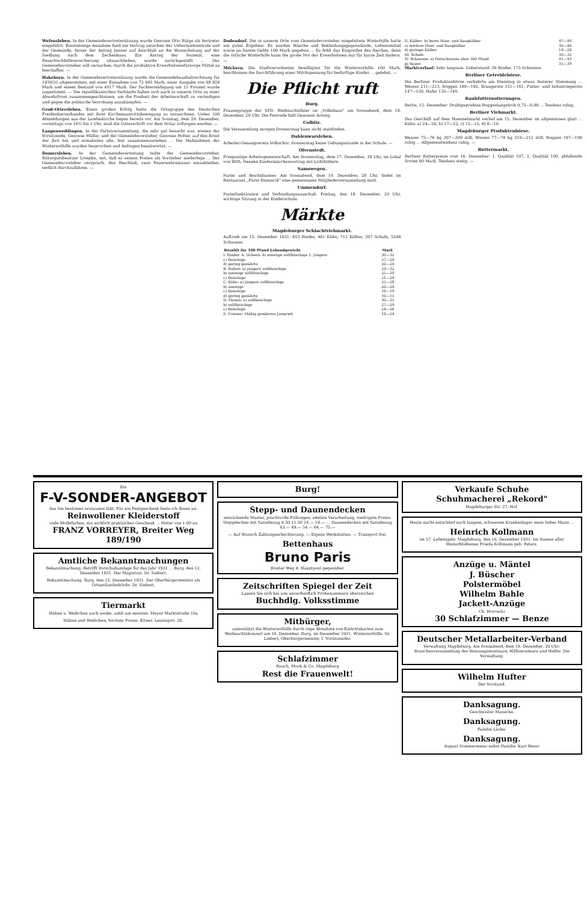Wefensleben. In der Gemeindevertretersitzung wurde Genosse Otto Bätge als Vertreter eingeführt. Einstimmige Annahme fand ein Vertrag zwischen der Ueberlandzentrale und der Gemeinde, ferner der Antrag Jenner auf Anschluß an die Wasserleitung auf der Siedlung nach dem Zechenhaus. Ein Antrag der Sozietät, eine Feuerlöschhilfeversicherung abzuschließen, wurde zurückgestellt ... Der Gemeindevorsteher will versuchen, durch die produktive Erwerbslosenfürsorge Mittel zu beschaffen. —
Hakeborn. In der Gemeindevertretersitzung wurde die Gemeindehaushaltrechnung für 1930/31 abgenommen, mit einer Einnahme von 72 945 Mark, einer Ausgabe von 68 928 Mark und einem Bestand von 4017 Mark. Der Pachtermäßigung um 15 Prozent wurde zugestimmt. — Die republikanischen Verbände haben sich auch in unserm Orte zu einer Abwehrfront zusammengeschlossen, um die Freiheit der Arbeiterschaft zu verteidigen und gegen die politische Verrohung anzukämpfen. —
Groß-Ottersleben. Einen großen Erfolg hatte die Ortsgruppe des Deutschen Freidenkerverbandes mit ihrer Kirchenaustrittsbewegung zu verzeichnen. Ueber 100 Abmeldungen aus der Landeskirche liegen bereits vor. Am Sonntag, dem 20. Dezember, vormittags von 10½ bis 1 Uhr, muß die Unterschrift vor dem Notar vollzogen werden. —
Langenweddingen. In der Parteiversammlung, die sehr gut besucht war, wiesen der Vorsitzende, Genosse Müller, und der Gemeindevorsteher, Genosse Holter, auf den Ernst der Zeit hin und ermahnten alle, fest zusammenzustehen ... Die Maßnahmen der Winternothilfe wurden besprochen und Anfragen beantwortet. —
Domersleben. In der Gemeindevertretung teilte der Gemeindevorsteher, Rittergutsbesitzer Lömpke, mit, daß er seinen Posten als Vorsteher niederlege ... Der Gemeindevorsteher versprach, den Beschluß, zwei Feuerwehrmänner einzukleiden, endlich durchzuführen. —
Dodendorf. Die in unserm Orte vom Gemeindevorsteher eingeleitete Winterhilfe hatte ein gutes Ergebnis. Es wurden Wäsche und Bekleidungsgegenstände, Lebensmittel sowie an barem Gelde 100 Mark gegeben ... Es fehlt das Eingreifen des Reiches, denn die örtliche Winterhilfe kann die große Not der Erwerbslosen nur für kurze Zeit lindern. —
Möckern. Die Stadtverordneten bewilligten für die Winternothilfe 100 Mark, beschlossen die Durchführung einer Milchspeisung für bedürftige Kinder ... gelehnt. —
Die Pflicht ruft
Burg.
Frauengruppe der SPD. Weihnachtsfeier im „Volkshaus" am Sonnabend, dem 19. Dezember, 20 Uhr. Die Festrede hält Genossin Arning.
Colbitz.
Die Versammlung morgen Donnerstag kann nicht stattfinden.
Dahlenwarsleben.
Arbeiter-Gesangverein Volkschor. Donnerstag keine Uebungsstunde in der Schule. —
Olvenstedt.
Freigeistige Arbeitsgemeinschaft. Am Donnerstag, dem 17. Dezember, 18 Uhr, im Lokal von Wilh. Deneke Kindermärchenvortrag mit Lichtbildern.
Samswegen.
Partei und Reichsbanner. Am Sonnabend, dem 19. Dezember, 20 Uhr, findet im Restaurant „Fürst Bismarck" eine gemeinsame Mitgliederversammlung statt.
Ummendorf.
Parteifunktionäre und Verbindungsausschuß. Freitag, den 18. Dezember, 20 Uhr, wichtige Sitzung in der Kinderschule.
Märkte
Magdeburger Schlachtviehmarkt.
Auftrieb am 15. Dezember 1931: 853 Rinder, 461 Kühe, 715 Kälber, 207 Schafe, 5548 Schweine.
| Bezahlt für 100 Pfund Lebendgewicht | Mark |
| --- | --- |
| I. Rinder. A. Ochsen: b) sonstige vollfleischige 1. jüngere | 30—32 |
| c) fleischige | 27—28 |
| d) gering genährte | 20—24 |
| B. Bullen: a) jüngere vollfleischige | 29—32 |
| b) sonstige vollfleischige | 25—28 |
| c) fleischige | 21—24 |
| C. Kühe: a) jüngere vollfleischige | 25—28 |
| b) sonstige | 20—24 |
| c) fleischige | 16—19 |
| d) gering genährte | 10—15 |
| D. Färsen: a) vollfleischige | 30—33 |
| b) vollfleischige | 27—29 |
| c) fleischige | 24—26 |
| E. Fresser: Mäßig genährtes Jungvieh | 18—24 |
| II. Kälber: b) beste Mast- und Saugkälber | 47—49 |
| c) mittlere Mast- und Saugkälber | 30—40 |
| d) geringe Kälber | 18—28 |
| III. Schafe | 30—32 |
| IV. Schweine: a) Fettschweine über 300 Pfund | 41—43 |
| g) Sauen | 35—39 |
Marktverlauf: Sehr langsam. Ueberstand: 30 Rinder, 175 Schweine.
Berliner Getreidebörse.
Die Berliner Produktenbörse verkehrte am Dienstag in etwas festerer Stimmung ... Weizen 211—213, Roggen 189—192, Braugerste 151—161, Futter- und Industriegerste 147—150, Hafer 132—140.
Rauhfutternotierungen.
Berlin, 15. Dezember: Drahtgepreßtes Roggenlangstroh 0,75—0,90 ... Tendenz ruhig.
Berliner Viehmarkt.
Das Geschäft auf dem Hammelmarkt verlief am 15. Dezember im allgemeinen glatt ... Kühe: a) 24—26, b) 17—22, c) 12—15, d) 8—10.
Magdeburger Produktenbörse.
Weizen 75—76 kg 207—209 still; Weizen 77—78 kg 210—212 still; Roggen 197—199 ruhig ... Allgemeintendenz ruhig. —
Buttermarkt.
Berliner Butterpreise vom 16. Dezember: 1. Qualität 107, 2. Qualität 100, abfallende Sorten 90 Mark. Tendenz stetig. —
Ein
F-V-SONDER-ANGEBOT
das Sie bestimmt erstaunen läßt. Für ein Festgeschenk biete ich Ihnen an:
Reinwollener Kleiderstoff
viele Modefarben, ein wirklich praktisches Geschenk ... Meter von 1.00 an
FRANZ VORREYER, Breiter Weg 189/190
Amtliche Bekanntmachungen
Bekanntmachung. Betrifft Vorschußumlage für das Jahr 1931 ... Burg, den 12. Dezember 1931. Der Magistrat. Dr. Siebert.
Bekanntmachung. Burg, den 15. Dezember 1931. Der Oberbürgermeister als Ortspolizeibehörde. Dr. Siebert.
Tiermarkt
Hähne u. Weibchen auch weiße, zahlt am meisten. Meyer Marktstraße 10a
Hähne und Weibchen, höchste Preise. Eitner, Lessingstr. 26.
Burg!
Stepp- und Daunendecken
entzückende Muster, prachtvolle Füllungen, edelste Verarbeitung, niedrigste Preise. Steppdecken mit Satinbezug 9.50 11.50 14.— 18.— ... Daunendecken mit Satinbezug 43.— 49.— 54.— 64.— 75.—
— Auf Wunsch Zahlungserleichterung. — Eigene Werkstätten. — Transport frei.
Bettenhaus
Bruno Paris
Breiter Weg 4, Hauptpost gegenüber.
Zeitschriften Spiegel der Zeit
Lassen Sie sich bei uns unverbindlich Probenummern überreichen
Buchhdlg. Volksstimme
Mitbürger,
unterstützt die Winternothilfe durch rege Abnahme von Eintrittskarten zum Weihnachtskonzert am 18. Dezember. Burg, im Dezember 1931. Winternothilfe. Dr. Liebert, Oberbürgermeister, I. Vorsitzender.
Schlafzimmer
Bauch, Mook & Co, Magdeburg
Rest die Frauenwelt!
Verkaufe Schuhe
Schuhmacherei „Rekord"
Magdeburger Str. 27, Hof.
Heute nacht entschlief nach langem, schwerem Krankenlager mein lieber Mann ...
Heinrich Kollmann
im 57. Lebensjahr. Magdeburg, den 16. Dezember 1931. Im Namen aller Hinterbliebenen Frieda Kollmann geb. Peters.
Anzüge u. Mäntel
J. Büscher
Polstermöbel
Wilhelm Bahle
Jackett-Anzüge
Ch. Horowitz
30 Schlafzimmer — Benze
Deutscher Metallarbeiter-Verband
Verwaltung Magdeburg. Am Sonnabend, dem 19. Dezember, 20 Uhr: Branchenversammlung der Heizungsmonteure, Hilfsmonteure und Helfer. Die Verwaltung.
Wilhelm Hufter
Der Vorstand.
Danksagung.
Geschwister Manecke.
Danksagung.
Familie Lücke.
Danksagung.
August Sommermeier nebst Familie. Kurt Beyer